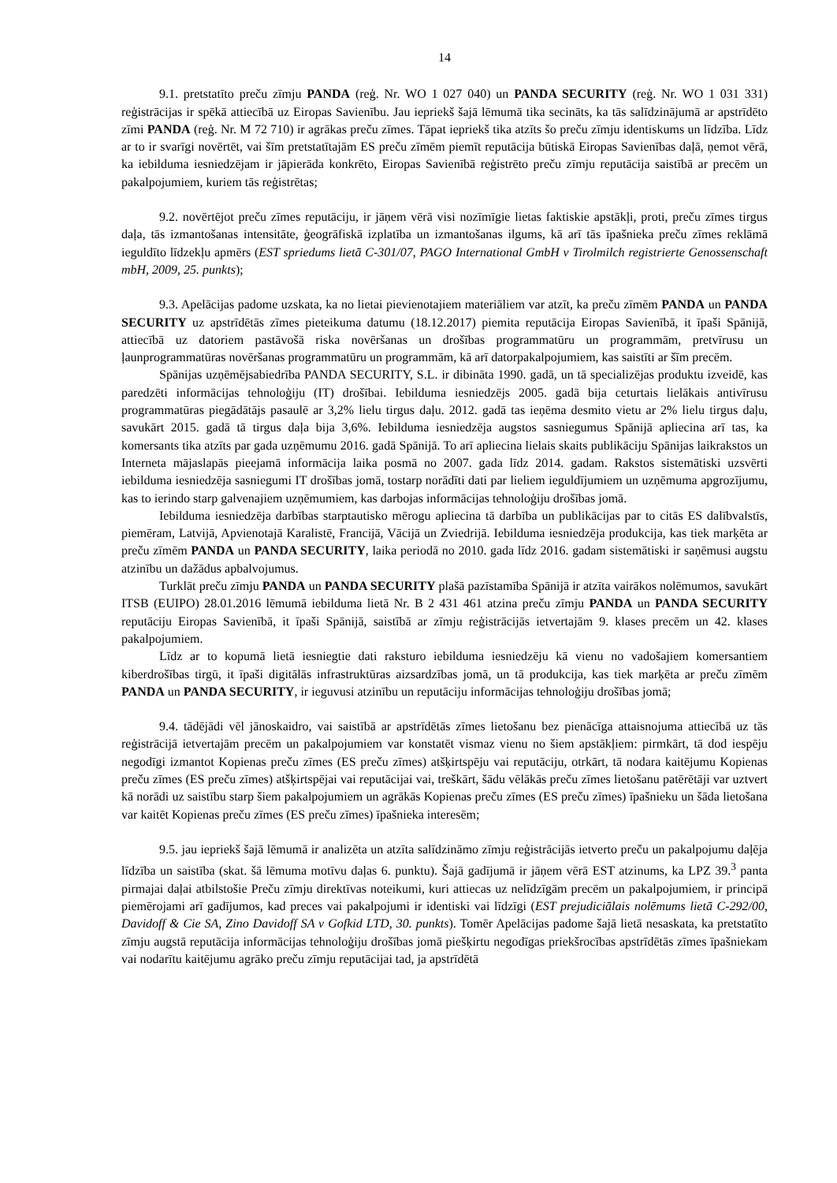14
9.1. pretstatīto preču zīmju PANDA (reģ. Nr. WO 1 027 040) un PANDA SECURITY (reģ. Nr. WO 1 031 331) reģistrācijas ir spēkā attiecībā uz Eiropas Savienību. Jau iepriekš šajā lēmumā tika secināts, ka tās salīdzinājumā ar apstrīdēto zīmi PANDA (reģ. Nr. M 72 710) ir agrākas preču zīmes. Tāpat iepriekš tika atzīts šo preču zīmju identiskums un līdzība. Līdz ar to ir svarīgi novērtēt, vai šīm pretstatītajām ES preču zīmēm piemīt reputācija būtiskā Eiropas Savienības daļā, ņemot vērā, ka iebilduma iesniedzējam ir jāpierāda konkrēto, Eiropas Savienībā reģistrēto preču zīmju reputācija saistībā ar precēm un pakalpojumiem, kuriem tās reģistrētas;
9.2. novērtējot preču zīmes reputāciju, ir jāņem vērā visi nozīmīgie lietas faktiskie apstākļi, proti, preču zīmes tirgus daļa, tās izmantošanas intensitāte, ģeogrāfiskā izplatība un izmantošanas ilgums, kā arī tās īpašnieka preču zīmes reklāmā ieguldīto līdzekļu apmērs (EST spriedums lietā C-301/07, PAGO International GmbH v Tirolmilch registrierte Genossenschaft mbH, 2009, 25. punkts);
9.3. Apelācijas padome uzskata, ka no lietai pievienotajiem materiāliem var atzīt, ka preču zīmēm PANDA un PANDA SECURITY uz apstrīdētās zīmes pieteikuma datumu (18.12.2017) piemita reputācija Eiropas Savienībā, it īpaši Spānijā, attiecībā uz datoriem pastāvošā riska novēršanas un drošības programmatūru un programmām, pretvīrusu un ļaunprogrammatūras novēršanas programmatūru un programmām, kā arī datorpakalpojumiem, kas saistīti ar šīm precēm.
Spānijas uzņēmējsabiedrība PANDA SECURITY, S.L. ir dibināta 1990. gadā, un tā specializējas produktu izveidē, kas paredzēti informācijas tehnoloģiju (IT) drošībai. Iebilduma iesniedzējs 2005. gadā bija ceturtais lielākais antivīrusu programmatūras piegādātājs pasaulē ar 3,2% lielu tirgus daļu. 2012. gadā tas ieņēma desmito vietu ar 2% lielu tirgus daļu, savukārt 2015. gadā tā tirgus daļa bija 3,6%. Iebilduma iesniedzēja augstos sasniegumus Spānijā apliecina arī tas, ka komersants tika atzīts par gada uzņēmumu 2016. gadā Spānijā. To arī apliecina lielais skaits publikāciju Spānijas laikrakstos un Interneta mājaslapās pieejamā informācija laika posmā no 2007. gada līdz 2014. gadam. Rakstos sistemātiski uzsvērti iebilduma iesniedzēja sasniegumi IT drošības jomā, tostarp norādīti dati par lieliem ieguldījumiem un uzņēmuma apgrozījumu, kas to ierindo starp galvenajiem uzņēmumiem, kas darbojas informācijas tehnoloģiju drošības jomā.
Iebilduma iesniedzēja darbības starptautisko mērogu apliecina tā darbība un publikācijas par to citās ES dalībvalstīs, piemēram, Latvijā, Apvienotajā Karalistē, Francijā, Vācijā un Zviedrijā. Iebilduma iesniedzēja produkcija, kas tiek marķēta ar preču zīmēm PANDA un PANDA SECURITY, laika periodā no 2010. gada līdz 2016. gadam sistemātiski ir saņēmusi augstu atzinību un dažādus apbalvojumus.
Turklāt preču zīmju PANDA un PANDA SECURITY plašā pazīstamība Spānijā ir atzīta vairākos nolēmumos, savukārt ITSB (EUIPO) 28.01.2016 lēmumā iebilduma lietā Nr. B 2 431 461 atzina preču zīmju PANDA un PANDA SECURITY reputāciju Eiropas Savienībā, it īpaši Spānijā, saistībā ar zīmju reģistrācijās ietvertajām 9. klases precēm un 42. klases pakalpojumiem.
Līdz ar to kopumā lietā iesniegtie dati raksturo iebilduma iesniedzēju kā vienu no vadošajiem komersantiem kiberdrošības tirgū, it īpaši digitālās infrastruktūras aizsardzības jomā, un tā produkcija, kas tiek marķēta ar preču zīmēm PANDA un PANDA SECURITY, ir ieguvusi atzinību un reputāciju informācijas tehnoloģiju drošības jomā;
9.4. tādējādi vēl jānoskaidro, vai saistībā ar apstrīdētās zīmes lietošanu bez pienācīga attaisnojuma attiecībā uz tās reģistrācijā ietvertajām precēm un pakalpojumiem var konstatēt vismaz vienu no šiem apstākļiem: pirmkārt, tā dod iespēju negodīgi izmantot Kopienas preču zīmes (ES preču zīmes) atšķirtspēju vai reputāciju, otrkārt, tā nodara kaitējumu Kopienas preču zīmes (ES preču zīmes) atšķirtspējai vai reputācijai vai, treškārt, šādu vēlākās preču zīmes lietošanu patērētāji var uztvert kā norādi uz saistību starp šiem pakalpojumiem un agrākās Kopienas preču zīmes (ES preču zīmes) īpašnieku un šāda lietošana var kaitēt Kopienas preču zīmes (ES preču zīmes) īpašnieka interesēm;
9.5. jau iepriekš šajā lēmumā ir analizēta un atzīta salīdzināmo zīmju reģistrācijās ietverto preču un pakalpojumu daļēja līdzība un saistība (skat. šā lēmuma motīvu daļas 6. punktu). Šajā gadījumā ir jāņem vērā EST atzinums, ka LPZ 39.<sup>3</sup> panta pirmajai daļai atbilstošie Preču zīmju direktīvas noteikumi, kuri attiecas uz nelīdzīgām precēm un pakalpojumiem, ir principā piemērojami arī gadījumos, kad preces vai pakalpojumi ir identiski vai līdzīgi (EST prejudiciālais nolēmums lietā C-292/00, Davidoff & Cie SA, Zino Davidoff SA v Gofkid LTD, 30. punkts). Tomēr Apelācijas padome šajā lietā nesaskata, ka pretstatīto zīmju augstā reputācija informācijas tehnoloģiju drošības jomā piešķirtu negodīgas priekšrocības apstrīdētās zīmes īpašniekam vai nodarītu kaitējumu agrāko preču zīmju reputācijai tad, ja apstrīdētā